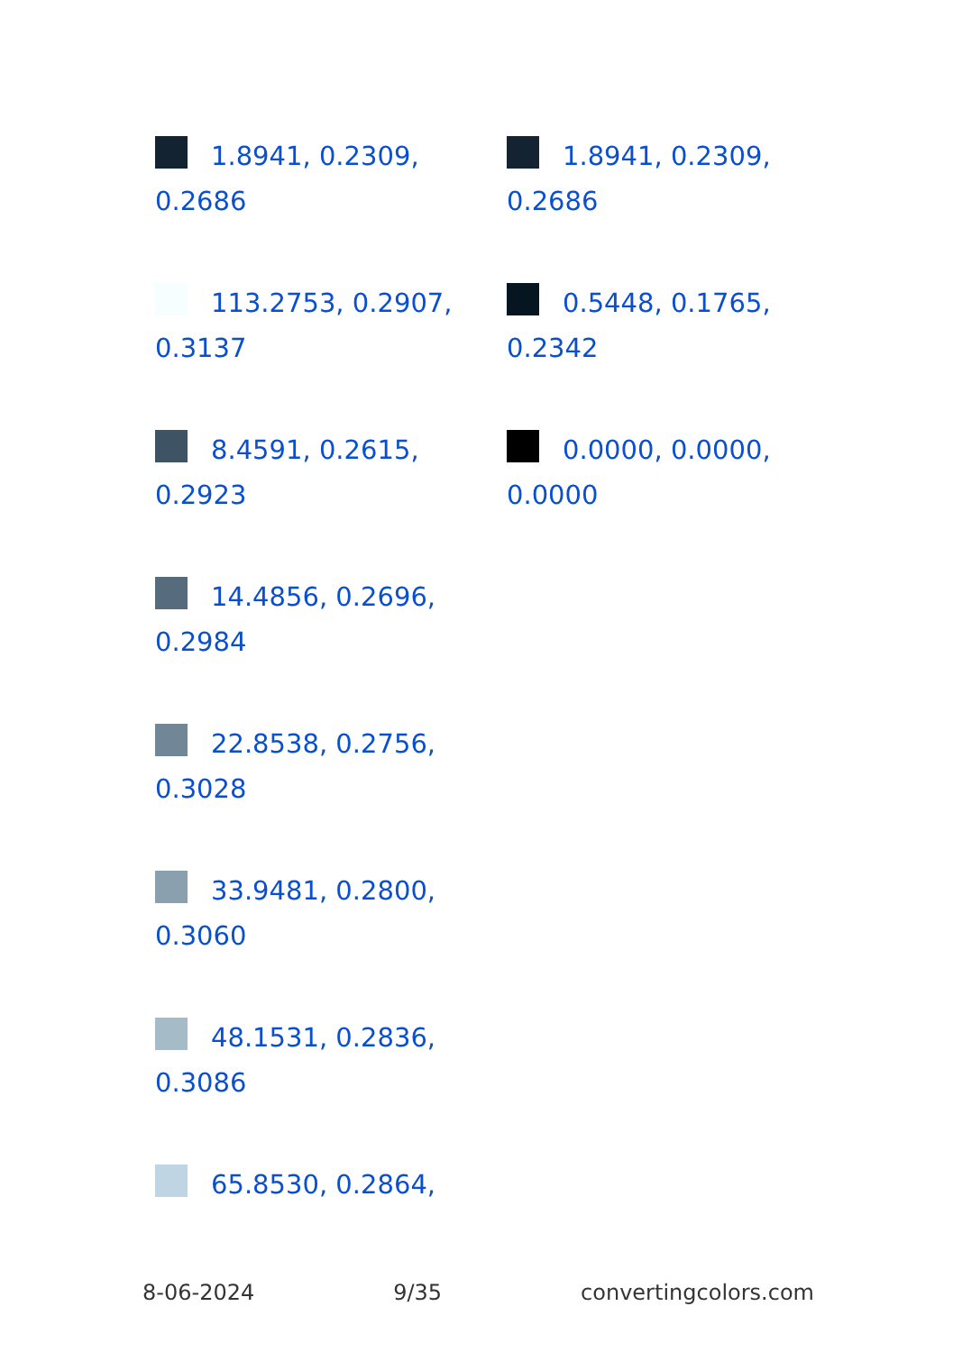1.8941, 0.2309, 0.2686
113.2753, 0.2907, 0.3137
8.4591, 0.2615, 0.2923
14.4856, 0.2696, 0.2984
22.8538, 0.2756, 0.3028
33.9481, 0.2800, 0.3060
48.1531, 0.2836, 0.3086
65.8530, 0.2864,
1.8941, 0.2309, 0.2686
0.5448, 0.1765, 0.2342
0.0000, 0.0000, 0.0000
8-06-2024 9/35 convertingcolors.com